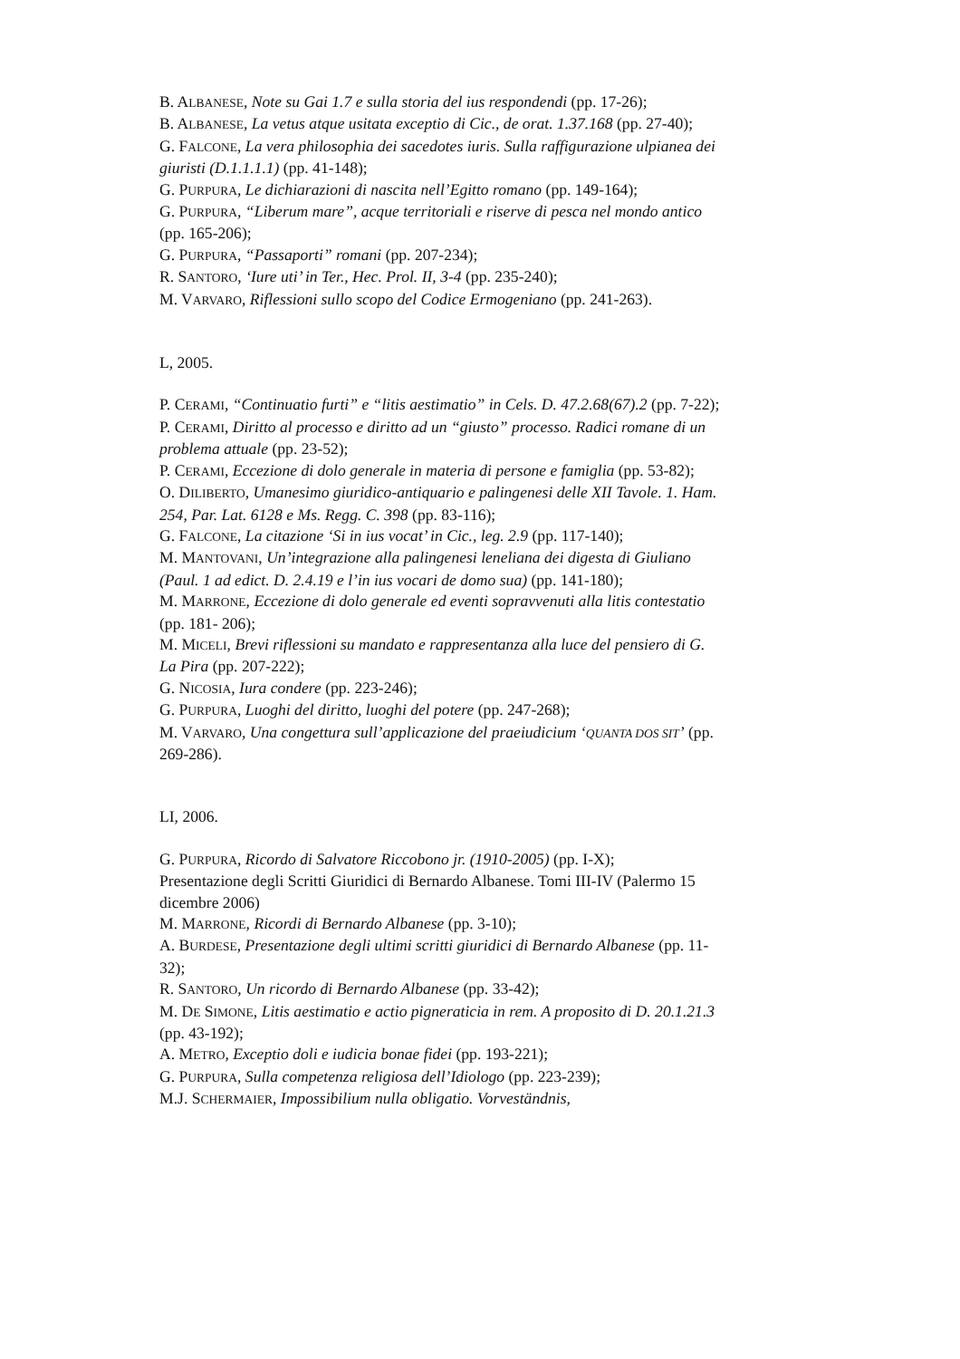B. ALBANESE, Note su Gai 1.7 e sulla storia del ius respondendi (pp. 17-26);
B. ALBANESE, La vetus atque usitata exceptio di Cic., de orat. 1.37.168 (pp. 27-40);
G. FALCONE, La vera philosophia dei sacedotes iuris. Sulla raffigurazione ulpianea dei giuristi (D.1.1.1.1) (pp. 41-148);
G. PURPURA, Le dichiarazioni di nascita nell’Egitto romano (pp. 149-164);
G. PURPURA, “Liberum mare”, acque territoriali e riserve di pesca nel mondo antico (pp. 165-206);
G. PURPURA, “Passaporti” romani (pp. 207-234);
R. SANTORO, ‘Iure uti’ in Ter., Hec. Prol. II, 3-4 (pp. 235-240);
M. VARVARO, Riflessioni sullo scopo del Codice Ermogeniano (pp. 241-263).
L, 2005.
P. CERAMI, “Continuatio furti” e “litis aestimatio” in Cels. D. 47.2.68(67).2 (pp. 7-22);
P. CERAMI, Diritto al processo e diritto ad un “giusto” processo. Radici romane di un problema attuale (pp. 23-52);
P. CERAMI, Eccezione di dolo generale in materia di persone e famiglia (pp. 53-82);
O. DILIBERTO, Umanesimo giuridico-antiquario e palingenesi delle XII Tavole. 1. Ham. 254, Par. Lat. 6128 e Ms. Regg. C. 398 (pp. 83-116);
G. FALCONE, La citazione ‘Si in ius vocat’ in Cic., leg. 2.9 (pp. 117-140);
M. MANTOVANI, Un’integrazione alla palingenesi leneliana dei digesta di Giuliano (Paul. 1 ad edict. D. 2.4.19 e l’in ius vocari de domo sua) (pp. 141-180);
M. MARRONE, Eccezione di dolo generale ed eventi sopravvenuti alla litis contestatio (pp. 181- 206);
M. MICELI, Brevi riflessioni su mandato e rappresentanza alla luce del pensiero di G. La Pira (pp. 207-222);
G. NICOSIA, Iura condere (pp. 223-246);
G. PURPURA, Luoghi del diritto, luoghi del potere (pp. 247-268);
M. VARVARO, Una congettura sull’applicazione del praeiudicium ‘QUANTA DOS SIT’ (pp. 269-286).
LI, 2006.
G. PURPURA, Ricordo di Salvatore Riccobono jr. (1910-2005) (pp. I-X);
Presentazione degli Scritti Giuridici di Bernardo Albanese. Tomi III-IV (Palermo 15 dicembre 2006)
M. MARRONE, Ricordi di Bernardo Albanese (pp. 3-10);
A. BURDESE, Presentazione degli ultimi scritti giuridici di Bernardo Albanese (pp. 11-32);
R. SANTORO, Un ricordo di Bernardo Albanese (pp. 33-42);
M. DE SIMONE, Litis aestimatio e actio pigneraticia in rem. A proposito di D. 20.1.21.3 (pp. 43-192);
A. METRO, Exceptio doli e iudicia bonae fidei (pp. 193-221);
G. PURPURA, Sulla competenza religiosa dell’Idiologo (pp. 223-239);
M.J. SCHERMAIER, Impossibilium nulla obligatio. Vorveständnis,